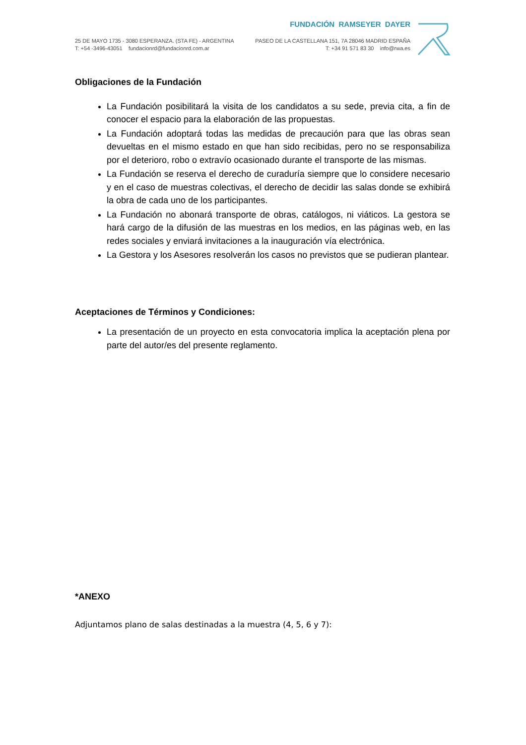FUNDACIÓN RAMSEYER DAYER
25 DE MAYO 1735 - 3080 ESPERANZA. (STA FE) - ARGENTINA
T: +54 -3496-43051 fundacionrd@fundacionrd.com.ar
PASEO DE LA CASTELLANA 151, 7A 28046 MADRID ESPAÑA
T: +34 91 571 83 30 info@rwa.es
Obligaciones de la Fundación
La Fundación posibilitará la visita de los candidatos a su sede, previa cita, a fin de conocer el espacio para la elaboración de las propuestas.
La Fundación adoptará todas las medidas de precaución para que las obras sean devueltas en el mismo estado en que han sido recibidas, pero no se responsabiliza por el deterioro, robo o extravío ocasionado durante el transporte de las mismas.
La Fundación se reserva el derecho de curaduría siempre que lo considere necesario y en el caso de muestras colectivas, el derecho de decidir las salas donde se exhibirá la obra de cada uno de los participantes.
La Fundación no abonará transporte de obras, catálogos, ni viáticos. La gestora se hará cargo de la difusión de las muestras en los medios, en las páginas web, en las redes sociales y enviará invitaciones a la inauguración vía electrónica.
La Gestora y los Asesores resolverán los casos no previstos que se pudieran plantear.
Aceptaciones de Términos y Condiciones:
La presentación de un proyecto en esta convocatoria implica la aceptación plena por parte del autor/es del presente reglamento.
*ANEXO
Adjuntamos plano de salas destinadas a la muestra (4, 5, 6 y 7):